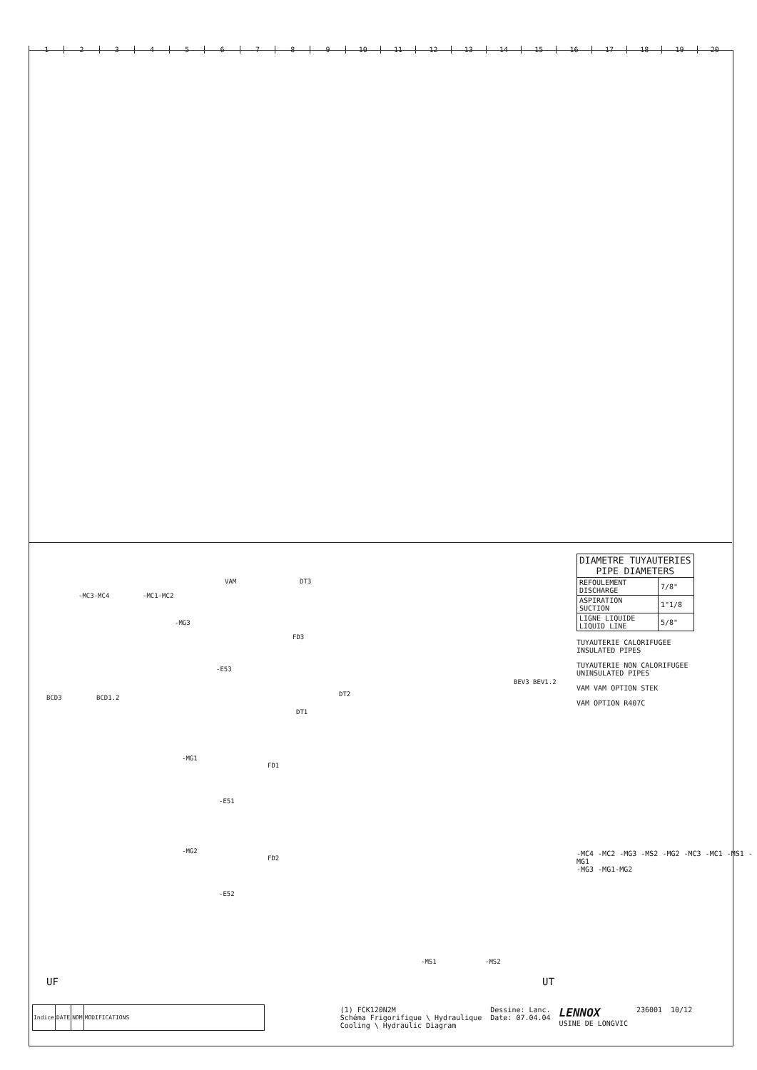123456789 10 11 12 13 14 15 16 17 18 19 20
-MC3-MC4 -MC1-MC2
VAM DT3
-MG3
FD3
-E53
BCD3 BCD1.2 DT2
DT1
-MG1
FD1
-E51
-MG2
FD2
-E52
BEV3 BEV1.2
-MS1 -MS2
UF UT
| DIAMETRE TUYAUTERIES PIPE DIAMETERS | |
| REFOULEMENT DISCHARGE | 7/8" |
| ASPIRATION SUCTION | 1"1/8 |
| LIGNE LIQUIDE LIQUID LINE | 5/8" |
TUYAUTERIE CALORIFUGEE
INSULATED PIPES
TUYAUTERIE NON CALORIFUGEE
UNINSULATED PIPES
VAM VAM OPTION STEK
VAM OPTION R407C
-MC4 -MC2 -MG3 -MS2 -MG2 -MC3 -MC1 -MS1 -MG1
-MG3 -MG1-MG2
| Indice | DATE | NOM | MODIFICATIONS |
(1) FCK120N2M
Schéma Frigorifique \ Hydraulique
Cooling \ Hydraulic Diagram
Dessine: Lanc.
Date: 07.04.04
LENNOX
USINE DE LONGVIC
236001 10/12